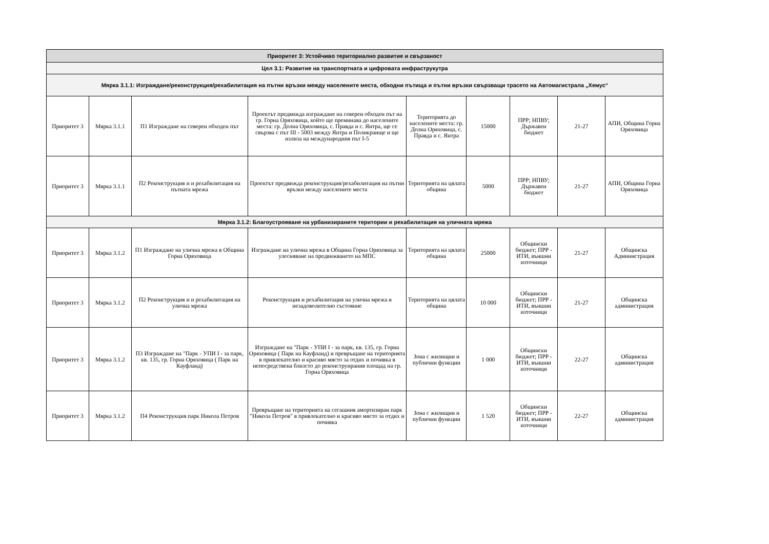| Приоритет 3: Устойчиво териториално развитие и свързаност | | | | | | | | |
| --- | --- | --- | --- | --- | --- | --- | --- | --- |
| Цел 3.1: Развитие на транспортната и цифровата инфраструкутра | | | | | | | | |
| Мярка 3.1.1: Изграждане/реконструкция/рехабилитация на пътни връзки между населените места, обходни пътища и пътни връзки свързващи трасето на Автомагистрала „Хемус“ | | | | | | | | |
| Приоритет 3 | Мярка 3.1.1 | П1 Изграждане на северен обходен път | Проектът предвижда изграждане на северен обходен път на гр. Горна Оряховица, който ще преминава до населените места: гр. Долна Оряховица, с. Правда и с. Янтра, ще се свързва с път III - 5003 между Янтра и Поликраище и ще излиза на международния път I-5 | Територията до населените места: гр. Долна Оряховица, с. Правда и с. Янтра | 15000 | ПРР; НПВУ; Държавен бюджет | 21-27 | АПИ, Община Горна Оряховица |
| Приоритет 3 | Мярка 3.1.1 | П2 Реконструкция и и рехабилитация на пътната мрежа | Проектът предвижда реконструкция/рехабилитация на пътни връзки между населените места | Територията на цялата община | 5000 | ПРР; НПВУ; Държавен бюджет | 21-27 | АПИ, Община Горна Оряховица |
| Мярка 3.1.2: Благоустрояване на урбанизираните територии и рехабилитация на уличната мрежа | | | | | | | | |
| Приоритет 3 | Мярка 3.1.2 | П1 Изграждане на улична мрежа в Община Горна Оряховица | Изграждане на улична мрежа в Община Горна Оряховица за улесняване на предвижването на МПС | Територията на цялата община | 25000 | Общински бюджет; ПРР - ИТИ, външни източници | 21-27 | Общинска Администрация |
| Приоритет 3 | Мярка 3.1.2 | П2 Реконструкция и и рехабилитация на улична мрежа | Реконструкция и рехабилитация на улична мрежа в незадоволително състояние | Територията на цялата община | 10 000 | Общински бюджет; ПРР - ИТИ, външни източници | 21-27 | Общинска администрация |
| Приоритет 3 | Мярка 3.1.2 | П3 Изграждане на "Парк - УПИ I - за парк, кв. 135, гр. Горна Оряховица ( Парк на Кауфланд) | Изграждане на "Парк - УПИ I - за парк, кв. 135, гр. Горна Оряховица ( Парк на Кауфланд) и превръщане на територията в привлекателно и красиво място за отдих и почивка в непосредствена близсто до реконструирания площад на гр. Горна Оряховица | Зона с жилищни и публични функции | 1 000 | Общински бюджет; ПРР - ИТИ, външни източници | 22-27 | Общинска администрация |
| Приоритет 3 | Мярка 3.1.2 | П4 Реконструкция парк Никола Петров | Превръщане на територията на сегашния амортизиран парк "Никола Петров" в привлекателно и красиво място за отдих и почивка | Зона с жилищни и публични функции | 1 520 | Общински бюджет; ПРР - ИТИ, външни източници | 22-27 | Общинска администрация |